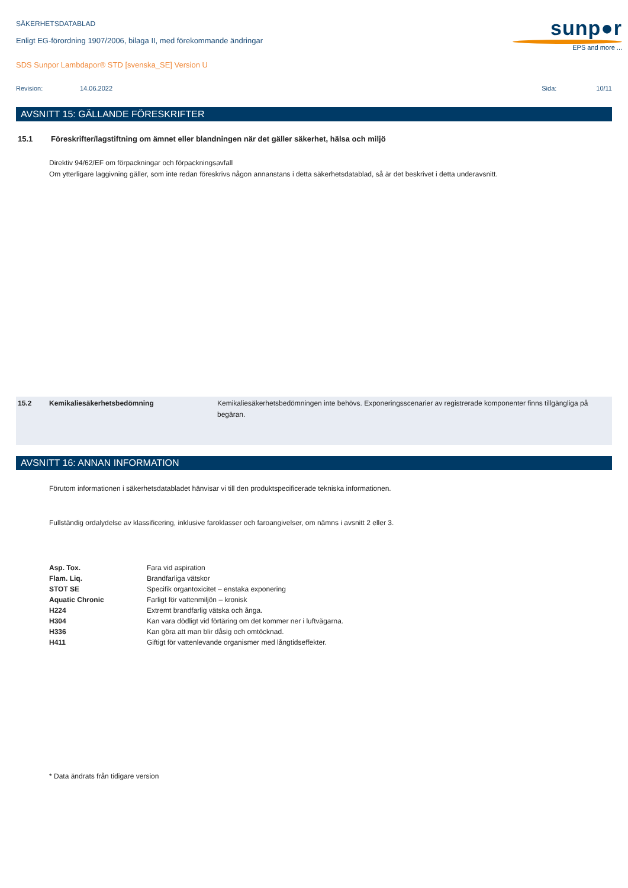sunp●r
EPS and more ...
SÄKERHETSDATABLAD
Enligt EG-förordning 1907/2006, bilaga II, med förekommande ändringar
SDS Sunpor Lambdapor® STD [svenska_SE] Version U
Revision: 14.06.2022 Sida: 10/11
AVSNITT 15: GÄLLANDE FÖRESKRIFTER
15.1 Föreskrifter/lagstiftning om ämnet eller blandningen när det gäller säkerhet, hälsa och miljö
Direktiv 94/62/EF om förpackningar och förpackningsavfall
Om ytterligare laggivning gäller, som inte redan föreskrivs någon annanstans i detta säkerhetsdatablad, så är det beskrivet i detta underavsnitt.
15.2 Kemikaliesäkerhetsbedömning Kemikaliesäkerhetsbedömningen inte behövs. Exponeringsscenarier av registrerade komponenter finns tillgängliga på begäran.
AVSNITT 16: ANNAN INFORMATION
Förutom informationen i säkerhetsdatabladet hänvisar vi till den produktspecificerade tekniska informationen.
Fullständig ordalydelse av klassificering, inklusive faroklasser och faroangivelser, om nämns i avsnitt 2 eller 3.
| Asp. Tox. | Fara vid aspiration |
| Flam. Liq. | Brandfarliga vätskor |
| STOT SE | Specifik organtoxicitet – enstaka exponering |
| Aquatic Chronic | Farligt för vattenmiljön – kronisk |
| H224 | Extremt brandfarlig vätska och ånga. |
| H304 | Kan vara dödligt vid förtäring om det kommer ner i luftvägarna. |
| H336 | Kan göra att man blir dåsig och omtöcknad. |
| H411 | Giftigt för vattenlevande organismer med långtidseffekter. |
* Data ändrats från tidigare version